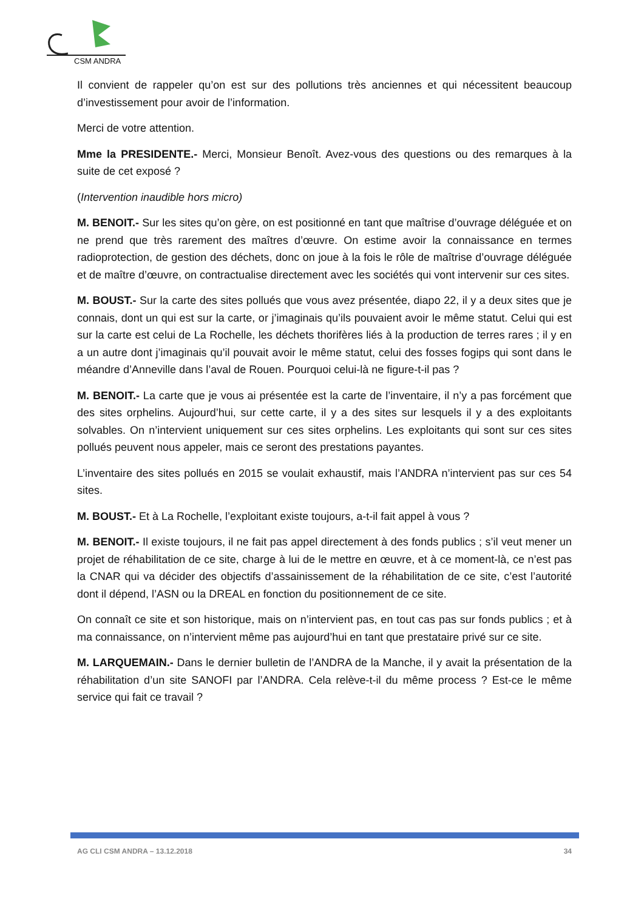CSM ANDRA
Il convient de rappeler qu’on est sur des pollutions très anciennes et qui nécessitent beaucoup d’investissement pour avoir de l’information.
Merci de votre attention.
Mme la PRESIDENTE.- Merci, Monsieur Benoît. Avez-vous des questions ou des remarques à la suite de cet exposé ?
(Intervention inaudible hors micro)
M. BENOIT.- Sur les sites qu’on gère, on est positionné en tant que maîtrise d’ouvrage déléguée et on ne prend que très rarement des maîtres d’œuvre. On estime avoir la connaissance en termes radioprotection, de gestion des déchets, donc on joue à la fois le rôle de maîtrise d’ouvrage déléguée et de maître d’œuvre, on contractualise directement avec les sociétés qui vont intervenir sur ces sites.
M. BOUST.- Sur la carte des sites pollués que vous avez présentée, diapo 22, il y a deux sites que je connais, dont un qui est sur la carte, or j’imaginais qu’ils pouvaient avoir le même statut. Celui qui est sur la carte est celui de La Rochelle, les déchets thorifères liés à la production de terres rares ; il y en a un autre dont j’imaginais qu’il pouvait avoir le même statut, celui des fosses fogips qui sont dans le méandre d’Anneville dans l’aval de Rouen. Pourquoi celui-là ne figure-t-il pas ?
M. BENOIT.- La carte que je vous ai présentée est la carte de l’inventaire, il n’y a pas forcément que des sites orphelins. Aujourd’hui, sur cette carte, il y a des sites sur lesquels il y a des exploitants solvables. On n’intervient uniquement sur ces sites orphelins. Les exploitants qui sont sur ces sites pollués peuvent nous appeler, mais ce seront des prestations payantes.
L’inventaire des sites pollués en 2015 se voulait exhaustif, mais l’ANDRA n’intervient pas sur ces 54 sites.
M. BOUST.- Et à La Rochelle, l’exploitant existe toujours, a-t-il fait appel à vous ?
M. BENOIT.- Il existe toujours, il ne fait pas appel directement à des fonds publics ; s’il veut mener un projet de réhabilitation de ce site, charge à lui de le mettre en œuvre, et à ce moment-là, ce n’est pas la CNAR qui va décider des objectifs d’assainissement de la réhabilitation de ce site, c’est l’autorité dont il dépend, l’ASN ou la DREAL en fonction du positionnement de ce site.
On connaît ce site et son historique, mais on n’intervient pas, en tout cas pas sur fonds publics ; et à ma connaissance, on n’intervient même pas aujourd’hui en tant que prestataire privé sur ce site.
M. LARQUEMAIN.- Dans le dernier bulletin de l’ANDRA de la Manche, il y avait la présentation de la réhabilitation d’un site SANOFI par l’ANDRA. Cela relève-t-il du même process ? Est-ce le même service qui fait ce travail ?
AG CLI CSM ANDRA – 13.12.2018 34